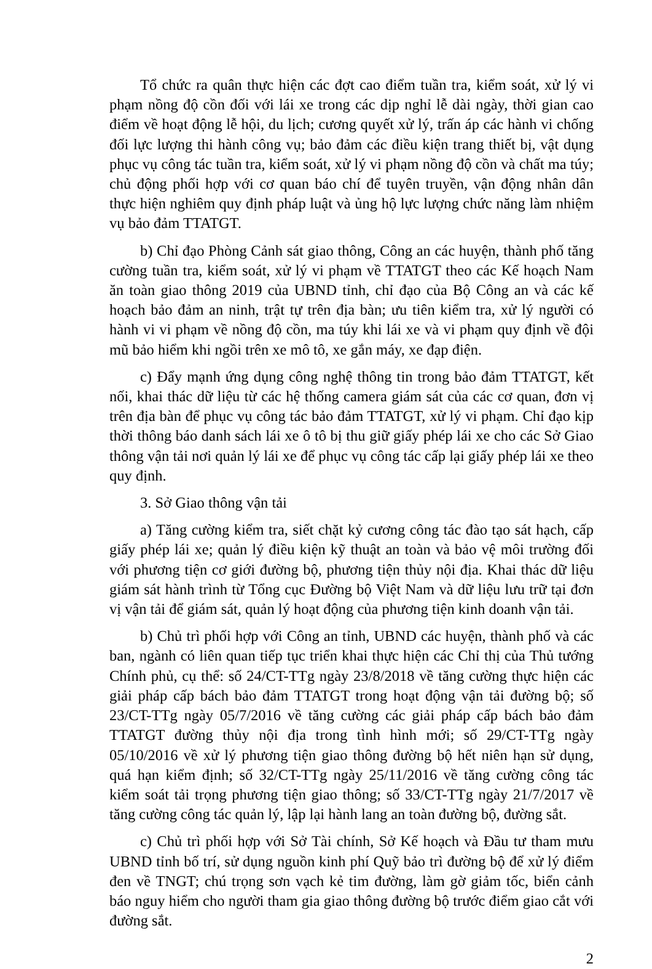Tổ chức ra quân thực hiện các đợt cao điểm tuần tra, kiểm soát, xử lý vi phạm nồng độ cồn đối với lái xe trong các dịp nghỉ lễ dài ngày, thời gian cao điểm về hoạt động lễ hội, du lịch; cương quyết xử lý, trấn áp các hành vi chống đối lực lượng thi hành công vụ; bảo đảm các điều kiện trang thiết bị, vật dụng phục vụ công tác tuần tra, kiểm soát, xử lý vi phạm nồng độ cồn và chất ma túy; chủ động phối hợp với cơ quan báo chí để tuyên truyền, vận động nhân dân thực hiện nghiêm quy định pháp luật và ủng hộ lực lượng chức năng làm nhiệm vụ bảo đảm TTATGT.
b) Chỉ đạo Phòng Cảnh sát giao thông, Công an các huyện, thành phố tăng cường tuần tra, kiểm soát, xử lý vi phạm về TTATGT theo các Kế hoạch Nam ăn toàn giao thông 2019 của UBND tỉnh, chỉ đạo của Bộ Công an và các kế hoạch bảo đảm an ninh, trật tự trên địa bàn; ưu tiên kiểm tra, xử lý người có hành vi vi phạm về nồng độ cồn, ma túy khi lái xe và vi phạm quy định về đội mũ bảo hiểm khi ngồi trên xe mô tô, xe gắn máy, xe đạp điện.
c) Đẩy mạnh ứng dụng công nghệ thông tin trong bảo đảm TTATGT, kết nối, khai thác dữ liệu từ các hệ thống camera giám sát của các cơ quan, đơn vị trên địa bàn để phục vụ công tác bảo đảm TTATGT, xử lý vi phạm. Chỉ đạo kịp thời thông báo danh sách lái xe ô tô bị thu giữ giấy phép lái xe cho các Sở Giao thông vận tải nơi quản lý lái xe để phục vụ công tác cấp lại giấy phép lái xe theo quy định.
3. Sở Giao thông vận tải
a) Tăng cường kiểm tra, siết chặt kỷ cương công tác đào tạo sát hạch, cấp giấy phép lái xe; quản lý điều kiện kỹ thuật an toàn và bảo vệ môi trường đối với phương tiện cơ giới đường bộ, phương tiện thủy nội địa. Khai thác dữ liệu giám sát hành trình từ Tổng cục Đường bộ Việt Nam và dữ liệu lưu trữ tại đơn vị vận tải để giám sát, quản lý hoạt động của phương tiện kinh doanh vận tải.
b) Chủ trì phối hợp với Công an tỉnh, UBND các huyện, thành phố và các ban, ngành có liên quan tiếp tục triển khai thực hiện các Chỉ thị của Thủ tướng Chính phủ, cụ thể: số 24/CT-TTg ngày 23/8/2018 về tăng cường thực hiện các giải pháp cấp bách bảo đảm TTATGT trong hoạt động vận tải đường bộ; số 23/CT-TTg ngày 05/7/2016 về tăng cường các giải pháp cấp bách bảo đảm TTATGT đường thủy nội địa trong tình hình mới; số 29/CT-TTg ngày 05/10/2016 về xử lý phương tiện giao thông đường bộ hết niên hạn sử dụng, quá hạn kiểm định; số 32/CT-TTg ngày 25/11/2016 về tăng cường công tác kiểm soát tải trọng phương tiện giao thông; số 33/CT-TTg ngày 21/7/2017 về tăng cường công tác quản lý, lập lại hành lang an toàn đường bộ, đường sắt.
c) Chủ trì phối hợp với Sở Tài chính, Sở Kế hoạch và Đầu tư tham mưu UBND tỉnh bố trí, sử dụng nguồn kinh phí Quỹ bảo trì đường bộ để xử lý điểm đen về TNGT; chú trọng sơn vạch kẻ tim đường, làm gờ giảm tốc, biển cảnh báo nguy hiểm cho người tham gia giao thông đường bộ trước điểm giao cắt với đường sắt.
2